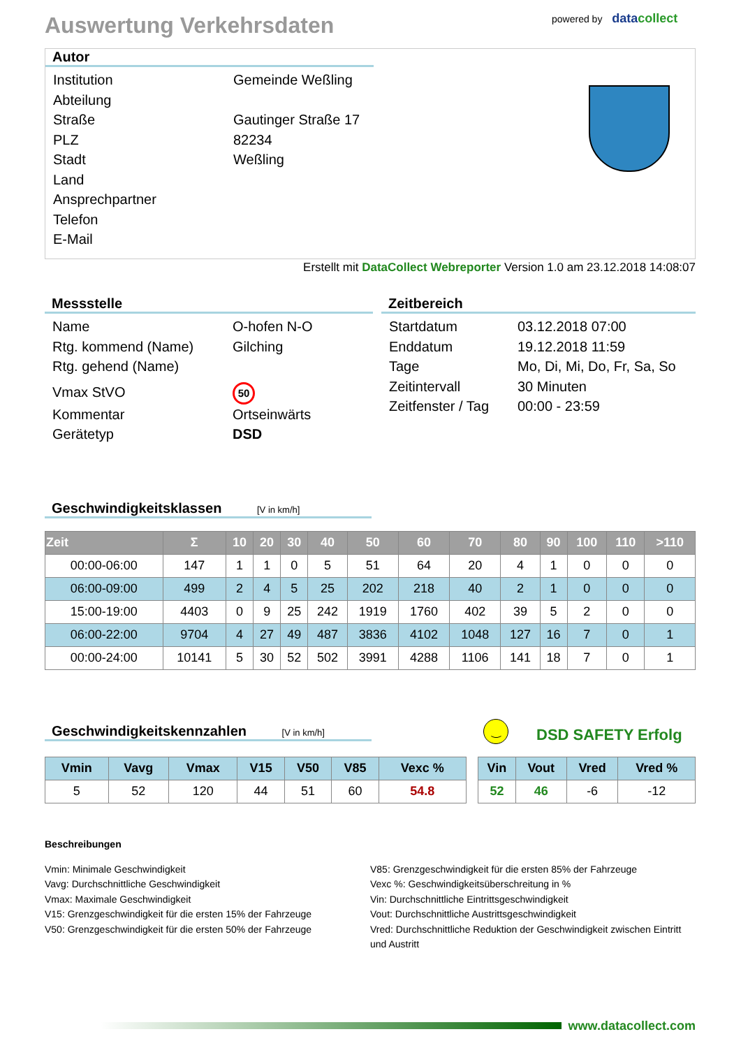Auswertung Verkehrsdaten
powered by datacollect
Autor
Institution Gemeinde Weßling
Abteilung
Straße Gautinger Straße 17
PLZ 82234
Stadt Weßling
Land
Ansprechpartner
Telefon
E-Mail
Erstellt mit DataCollect Webreporter Version 1.0 am 23.12.2018 14:08:07
Messstelle
Name O-hofen N-O
Rtg. kommend (Name) Gilching
Rtg. gehend (Name)
Vmax StVO
50
Kommentar Ortseinwärts
Gerätetyp DSD
Zeitbereich
Startdatum 03.12.2018 07:00
Enddatum 19.12.2018 11:59
Tage Mo, Di, Mi, Do, Fr, Sa, So
Zeitintervall 30 Minuten
Zeitfenster / Tag
00:00 - 23:59
Geschwindigkeitsklassen [V in km/h]
| Zeit | Σ | 10 | 20 | 30 | 40 | 50 | 60 | 70 | 80 | 90 | 100 | 110 | >110 |
| --- | --- | --- | --- | --- | --- | --- | --- | --- | --- | --- | --- | --- | --- |
| 00:00-06:00 | 147 | 1 | 1 | 0 | 5 | 51 | 64 | 20 | 4 | 1 | 0 | 0 | 0 |
| 06:00-09:00 | 499 | 2 | 4 | 5 | 25 | 202 | 218 | 40 | 2 | 1 | 0 | 0 | 0 |
| 15:00-19:00 | 4403 | 0 | 9 | 25 | 242 | 1919 | 1760 | 402 | 39 | 5 | 2 | 0 | 0 |
| 06:00-22:00 | 9704 | 4 | 27 | 49 | 487 | 3836 | 4102 | 1048 | 127 | 16 | 7 | 0 | 1 |
| 00:00-24:00 | 10141 | 5 | 30 | 52 | 502 | 3991 | 4288 | 1106 | 141 | 18 | 7 | 0 | 1 |
Geschwindigkeitskennzahlen [V in km/h]
‿
DSD SAFETY Erfolg
| Vmin | Vavg | Vmax | V15 | V50 | V85 | Vexc % |
| --- | --- | --- | --- | --- | --- | --- |
| 5 | 52 | 120 | 44 | 51 | 60 | 54.8 |
| Vin | Vout | Vred | Vred % |
| --- | --- | --- | --- |
| 52 | 46 | -6 | -12 |
Beschreibungen
Vmin: Minimale Geschwindigkeit
Vavg: Durchschnittliche Geschwindigkeit
Vmax: Maximale Geschwindigkeit
V15: Grenzgeschwindigkeit für die ersten 15% der Fahrzeuge
V50: Grenzgeschwindigkeit für die ersten 50% der Fahrzeuge
V85: Grenzgeschwindigkeit für die ersten 85% der Fahrzeuge
Vexc %: Geschwindigkeitsüberschreitung in %
Vin: Durchschnittliche Eintrittsgeschwindigkeit
Vout: Durchschnittliche Austrittsgeschwindigkeit
Vred: Durchschnittliche Reduktion der Geschwindigkeit zwischen Eintritt und Austritt
www.datacollect.com